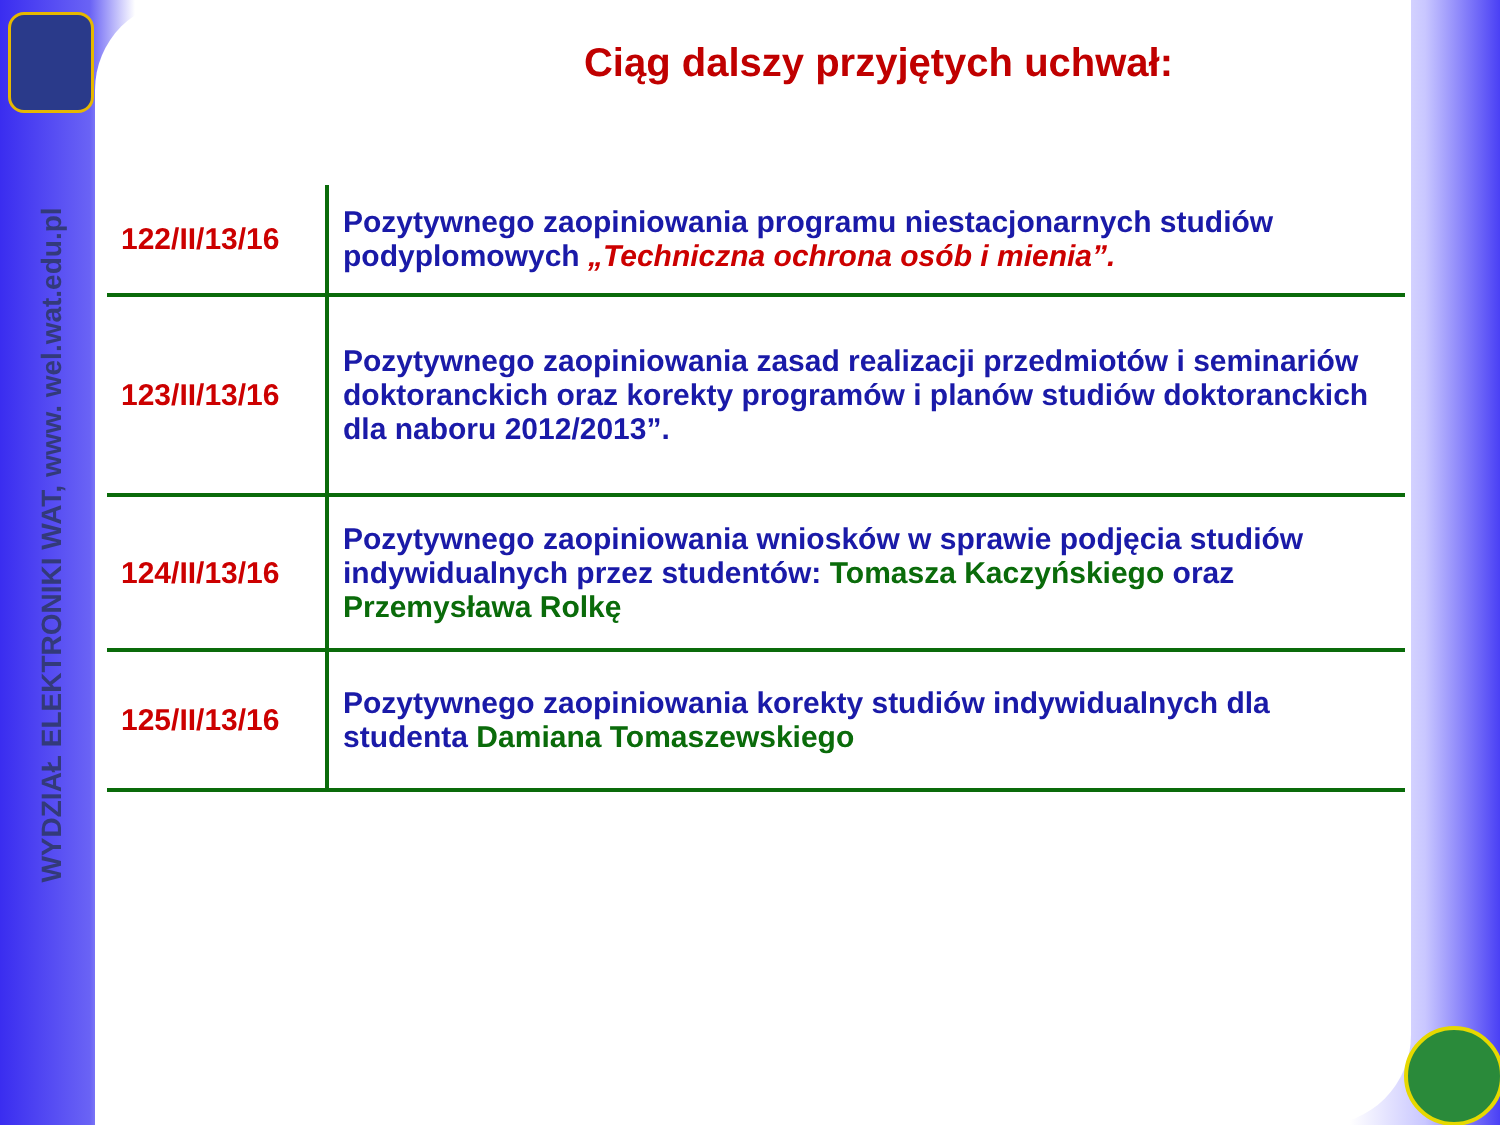WYDZIAŁ ELEKTRONIKI WAT, www. wel.wat.edu.pl
Ciąg dalszy przyjętych uchwał:
| 122/II/13/16 | Pozytywnego zaopiniowania programu niestacjonarnych studiów podyplomowych „Techniczna ochrona osób i mienia”. |
| 123/II/13/16 | Pozytywnego zaopiniowania zasad realizacji przedmiotów i seminariów doktoranckich oraz korekty programów i planów studiów doktoranckich dla naboru 2012/2013”. |
| 124/II/13/16 | Pozytywnego zaopiniowania wniosków w sprawie podjęcia studiów indywidualnych przez studentów: Tomasza Kaczyńskiego oraz Przemysława Rolkę |
| 125/II/13/16 | Pozytywnego zaopiniowania korekty studiów indywidualnych dla studenta Damiana Tomaszewskiego |